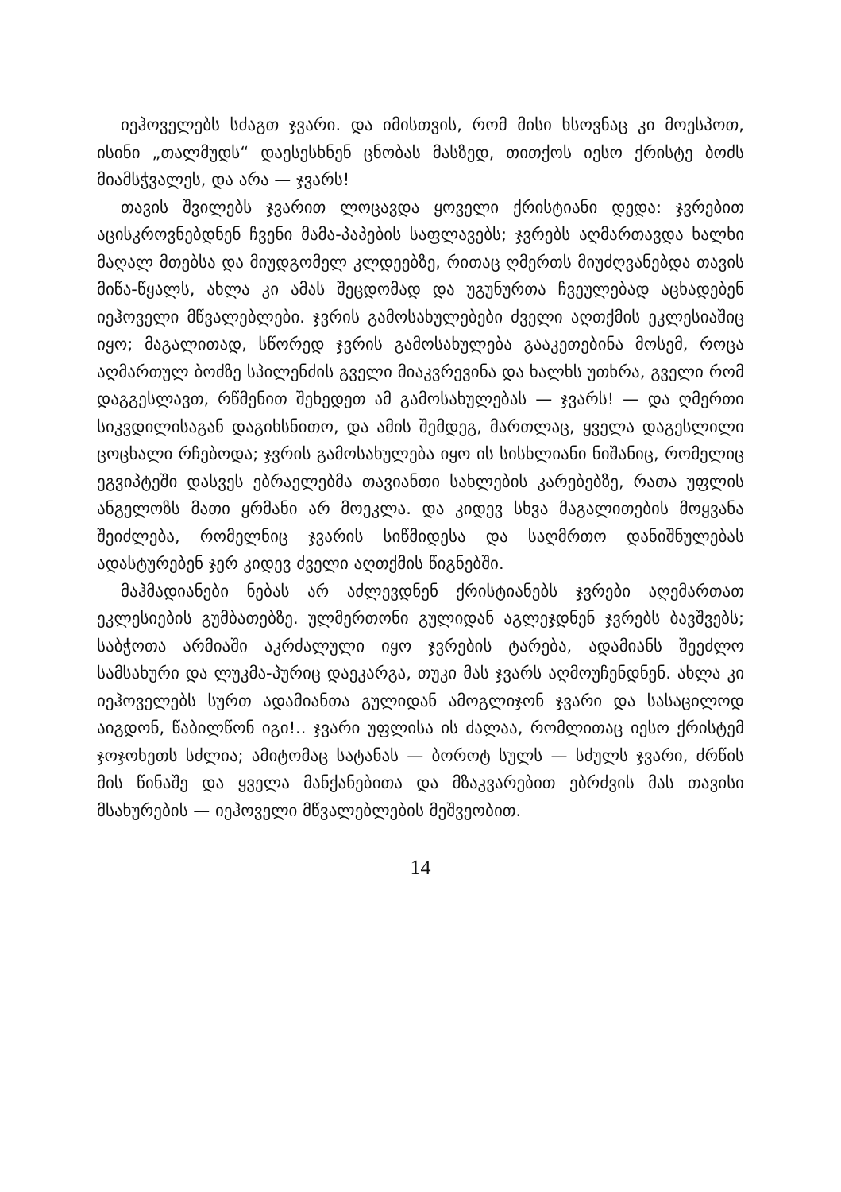იეჰოველებს სძაგთ ჯვარი. და იმისთვის, რომ მისი ხსოვნაც კი მოესპოთ, ისინი „თალმუდს“ დაესესხნენ ცნობას მასზედ, თითქოს იესო ქრისტე ბოძს მიამსჭვალეს, და არა — ჯვარს!
თავის შვილებს ჯვარით ლოცავდა ყოველი ქრისტიანი დედა: ჯვრებით აცისკროვნებდნენ ჩვენი მამა-პაპების საფლავებს; ჯვრებს აღმართავდა ხალხი მაღალ მთებსა და მიუდგომელ კლდეებზე, რითაც ღმერთს მიუძღვანებდა თავის მიწა-წყალს, ახლა კი ამას შეცდომად და უგუნურთა ჩვეულებად აცხადებენ იეჰოველი მწვალებლები. ჯვრის გამოსახულებები ძველი აღთქმის ეკლესიაშიც იყო; მაგალითად, სწორედ ჯვრის გამოსახულება გააკეთებინა მოსემ, როცა აღმართულ ბოძზე სპილენძის გველი მიაკვრევინა და ხალხს უთხრა, გველი რომ დაგგესლავთ, რწმენით შეხედეთ ამ გამოსახულებას — ჯვარს! — და ღმერთი სიკვდილისაგან დაგიხსნითო, და ამის შემდეგ, მართლაც, ყველა დაგესლილი ცოცხალი რჩებოდა; ჯვრის გამოსახულება იყო ის სისხლიანი ნიშანიც, რომელიც ეგვიპტეში დასვეს ებრაელებმა თავიანთი სახლების კარებებზე, რათა უფლის ანგელოზს მათი ყრმანი არ მოეკლა. და კიდევ სხვა მაგალითების მოყვანა შეიძლება, რომელნიც ჯვარის სიწმიდესა და საღმრთო დანიშნულებას ადასტურებენ ჯერ კიდევ ძველი აღთქმის წიგნებში.
მაჰმადიანები ნებას არ აძლევდნენ ქრისტიანებს ჯვრები აღემართათ ეკლესიების გუმბათებზე. ულმერთონი გულიდან აგლეჯდნენ ჯვრებს ბავშვებს; საბჭოთა არმიაში აკრძალული იყო ჯვრების ტარება, ადამიანს შეეძლო სამსახური და ლუკმა-პურიც დაეკარგა, თუკი მას ჯვარს აღმოუჩენდნენ. ახლა კი იეჰოველებს სურთ ადამიანთა გულიდან ამოგლიჯონ ჯვარი და სასაცილოდ აიგდონ, წაბილწონ იგი!.. ჯვარი უფლისა ის ძალაა, რომლითაც იესო ქრისტემ ჯოჯოხეთს სძლია; ამიტომაც სატანას — ბოროტ სულს — სძულს ჯვარი, ძრწის მის წინაშე და ყველა მანქანებითა და მზაკვარებით ებრძვის მას თავისი მსახურების — იეჰოველი მწვალებლების მეშვეობით.
14